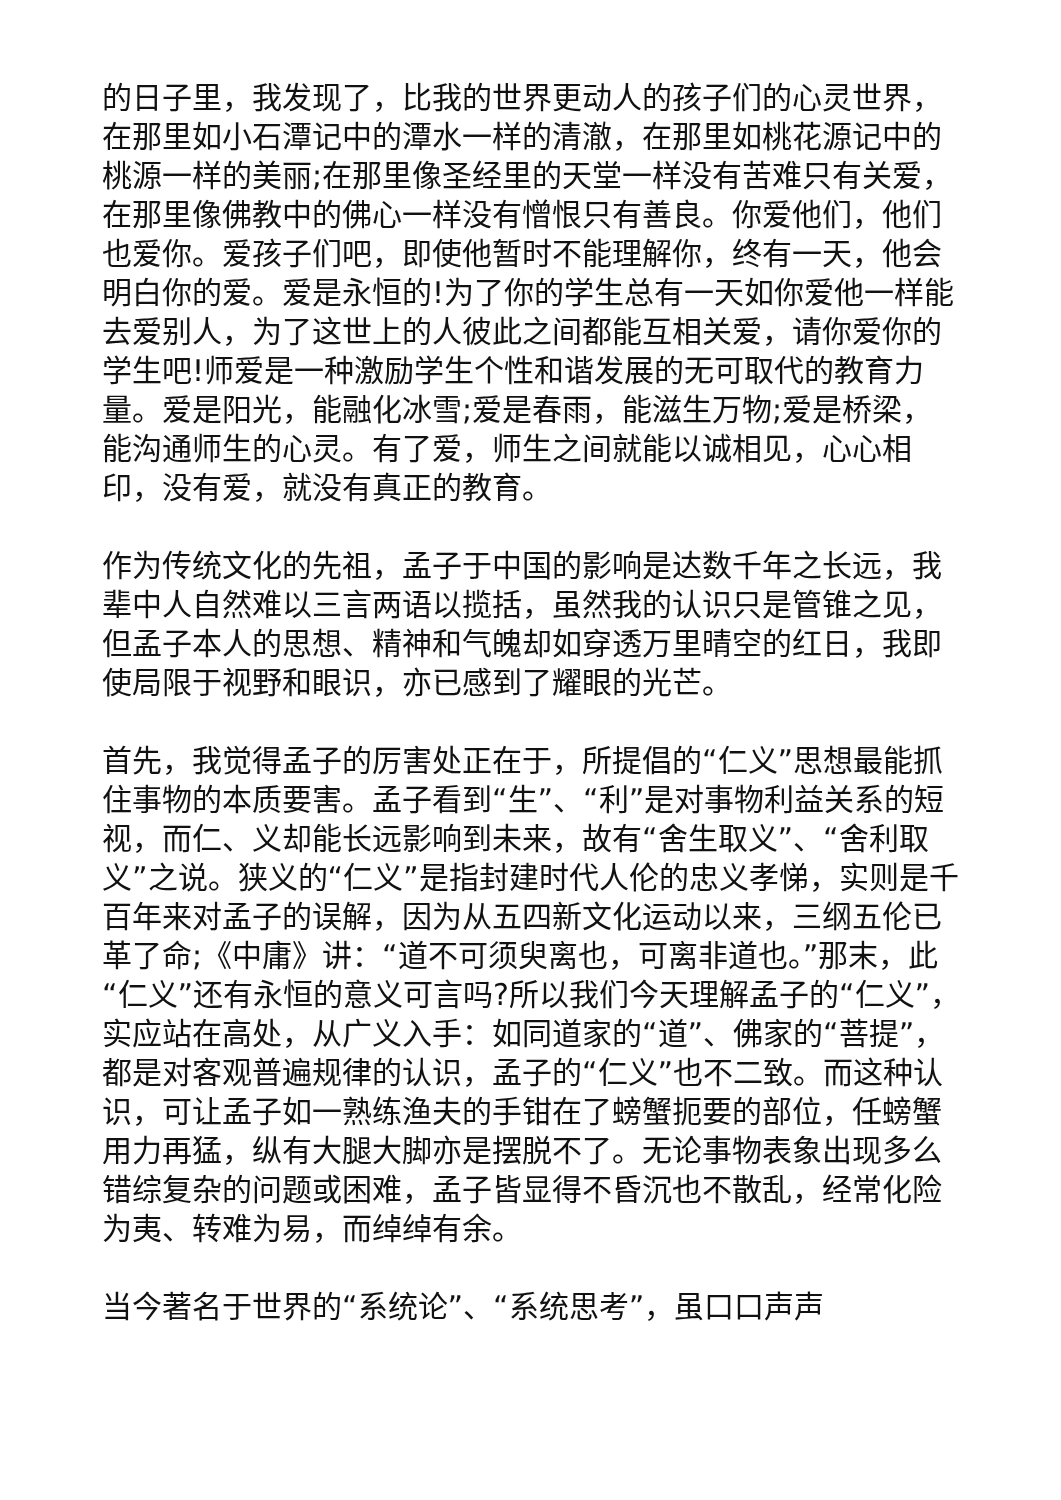的日子里，我发现了，比我的世界更动人的孩子们的心灵世界，在那里如小石潭记中的潭水一样的清澈，在那里如桃花源记中的桃源一样的美丽;在那里像圣经里的天堂一样没有苦难只有关爱，在那里像佛教中的佛心一样没有憎恨只有善良。你爱他们，他们也爱你。爱孩子们吧，即使他暂时不能理解你，终有一天，他会明白你的爱。爱是永恒的!为了你的学生总有一天如你爱他一样能去爱别人，为了这世上的人彼此之间都能互相关爱，请你爱你的学生吧!师爱是一种激励学生个性和谐发展的无可取代的教育力量。爱是阳光，能融化冰雪;爱是春雨，能滋生万物;爱是桥梁，能沟通师生的心灵。有了爱，师生之间就能以诚相见，心心相印，没有爱，就没有真正的教育。
作为传统文化的先祖，孟子于中国的影响是达数千年之长远，我辈中人自然难以三言两语以揽括，虽然我的认识只是管锥之见，但孟子本人的思想、精神和气魄却如穿透万里晴空的红日，我即使局限于视野和眼识，亦已感到了耀眼的光芒。
首先，我觉得孟子的厉害处正在于，所提倡的“仁义”思想最能抓住事物的本质要害。孟子看到“生”、“利”是对事物利益关系的短视，而仁、义却能长远影响到未来，故有“舍生取义”、“舍利取义”之说。狭义的“仁义”是指封建时代人伦的忠义孝悌，实则是千百年来对孟子的误解，因为从五四新文化运动以来，三纲五伦已革了命;《中庸》讲：“道不可须臾离也，可离非道也。”那末，此“仁义”还有永恒的意义可言吗?所以我们今天理解孟子的“仁义”，实应站在高处，从广义入手：如同道家的“道”、佛家的“菩提”，都是对客观普遍规律的认识，孟子的“仁义”也不二致。而这种认识，可让孟子如一熟练渔夫的手钳在了螃蟹扼要的部位，任螃蟹用力再猛，纵有大腿大脚亦是摆脱不了。无论事物表象出现多么错综复杂的问题或困难，孟子皆显得不昏沉也不散乱，经常化险为夷、转难为易，而绰绰有余。
当今著名于世界的“系统论”、“系统思考”，虽口口声声